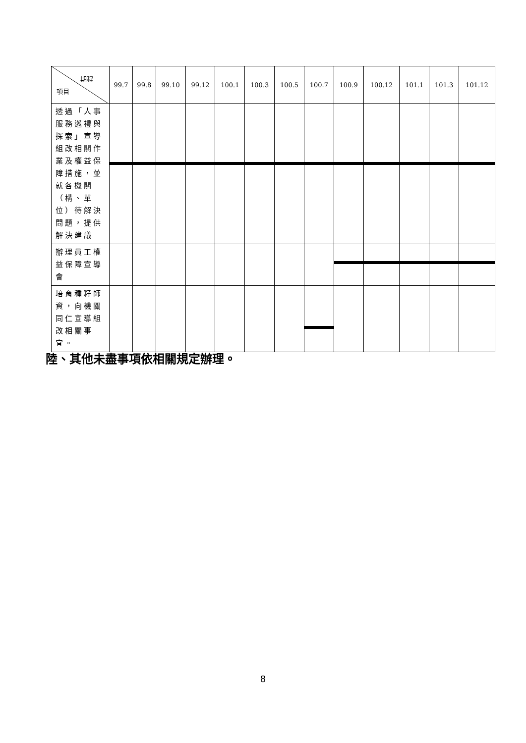| 期程 項目 | 99.7 | 99.8 | 99.10 | 99.12 | 100.1 | 100.3 | 100.5 | 100.7 | 100.9 | 100.12 | 101.1 | 101.3 | 101.12 |
| --- | --- | --- | --- | --- | --- | --- | --- | --- | --- | --- | --- | --- | --- |
| 透過「人事服務巡禮與探索」宣導組改相關作業及權益保障措施，並就各機關（構、單位）待解決問題，提供解決建議 | | | | | | | | | | | | | |
| 辦理員工權益保障宣導會 | | | | | | | | | | | | | |
| 培育種籽師資，向機關同仁宣導組改相關事宜。 | | | | | | | | | | | | | |
陸、其他未盡事項依相關規定辦理。
8